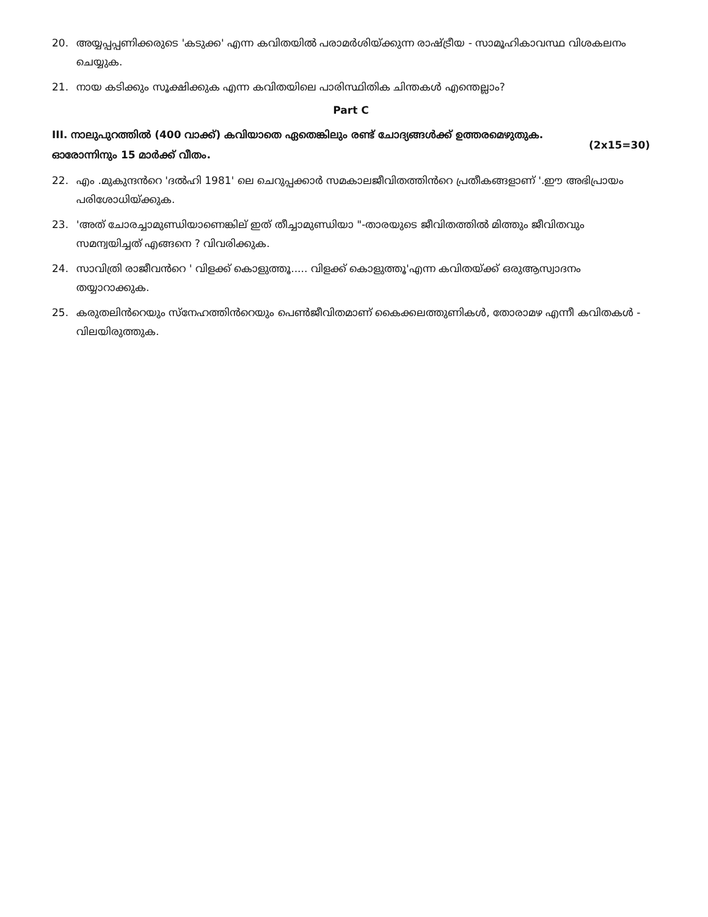20. അയ്യപ്പപ്പണിക്കരുടെ 'കടുക്ക' എന്ന കവിതയിൽ പരാമർശിയ്ക്കുന്ന രാഷ്ട്രീയ - സാമൂഹികാവസ്ഥ വിശകലനം ചെയ്യുക.
21. നായ കടിക്കും സൂക്ഷിക്കുക എന്ന കവിതയിലെ പാരിസ്ഥിതിക ചിന്തകൾ എന്തെല്ലാം?
Part C
III. നാലുപുറത്തിൽ (400 വാക്ക്) കവിയാതെ ഏതെങ്കിലും രണ്ട് ചോദ്യങ്ങൾക്ക് ഉത്തരമെഴുതുക. ഓരോന്നിനും 15 മാർക്ക് വീതം. (2x15=30)
22. എം .മുകുന്ദൻറെ 'ദൽഹി 1981' ലെ ചെറുപ്പക്കാർ സമകാലജീവിതത്തിൻറെ പ്രതീകങ്ങളാണ് '.ഈ അഭിപ്രായം പരിശോധിയ്ക്കുക.
23. 'അത് ചോരച്ചാമുണ്ഡിയാണെങ്കില് ഇത് തീച്ചാമുണ്ഡിയാ "-താരയുടെ ജീവിതത്തിൽ മിത്തും ജീവിതവും സമന്വയിച്ചത് എങ്ങനെ ? വിവരിക്കുക.
24. സാവിത്രി രാജീവൻറെ ' വിളക്ക് കൊളുത്തൂ..... വിളക്ക് കൊളുത്തൂ'എന്ന കവിതയ്ക്ക് ഒരുആസ്വാദനം തയ്യാറാക്കുക.
25. കരുതലിൻറെയും സ്നേഹത്തിൻറെയും പെൺജീവിതമാണ് കൈക്കലത്തുണികൾ, തോരാമഴ എന്നീ കവിതകൾ - വിലയിരുത്തുക.